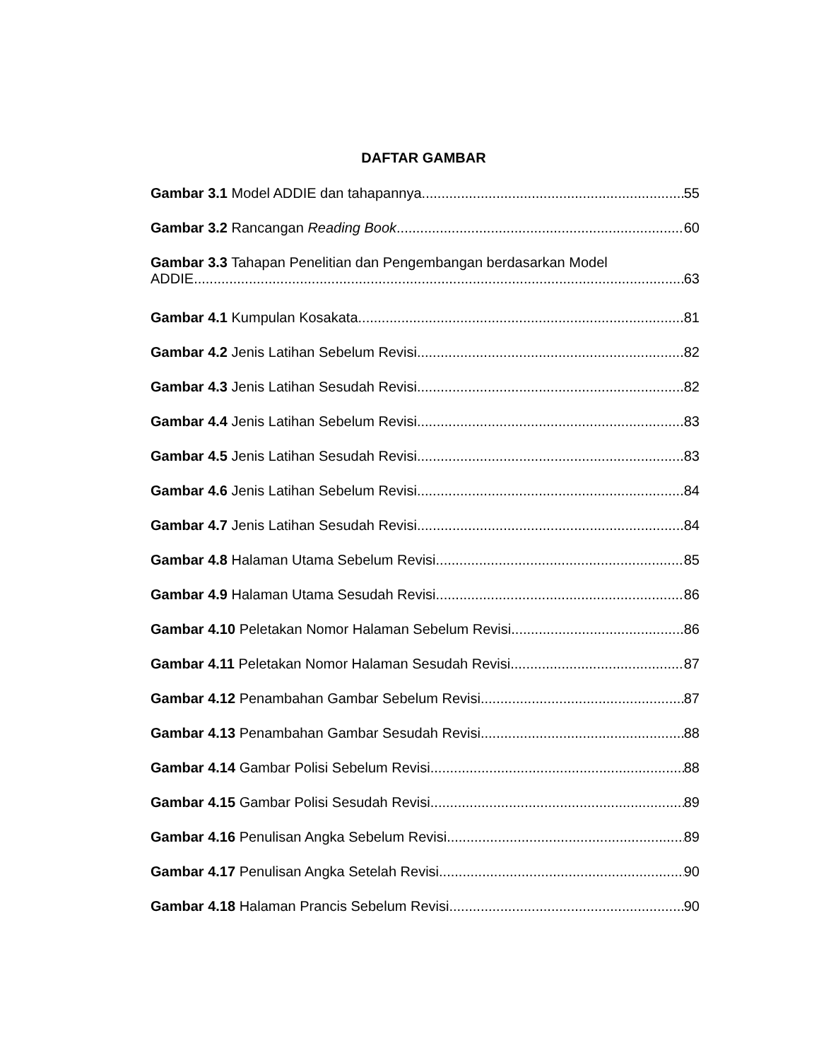DAFTAR GAMBAR
Gambar 3.1 Model ADDIE dan tahapannya 55
Gambar 3.2 Rancangan Reading Book 60
Gambar 3.3 Tahapan Penelitian dan Pengembangan berdasarkan Model
ADDIE 63
Gambar 4.1 Kumpulan Kosakata 81
Gambar 4.2 Jenis Latihan Sebelum Revisi 82
Gambar 4.3 Jenis Latihan Sesudah Revisi 82
Gambar 4.4 Jenis Latihan Sebelum Revisi 83
Gambar 4.5 Jenis Latihan Sesudah Revisi 83
Gambar 4.6 Jenis Latihan Sebelum Revisi 84
Gambar 4.7 Jenis Latihan Sesudah Revisi 84
Gambar 4.8 Halaman Utama Sebelum Revisi 85
Gambar 4.9 Halaman Utama Sesudah Revisi 86
Gambar 4.10 Peletakan Nomor Halaman Sebelum Revisi 86
Gambar 4.11 Peletakan Nomor Halaman Sesudah Revisi 87
Gambar 4.12 Penambahan Gambar Sebelum Revisi 87
Gambar 4.13 Penambahan Gambar Sesudah Revisi 88
Gambar 4.14 Gambar Polisi Sebelum Revisi 88
Gambar 4.15 Gambar Polisi Sesudah Revisi 89
Gambar 4.16 Penulisan Angka Sebelum Revisi 89
Gambar 4.17 Penulisan Angka Setelah Revisi 90
Gambar 4.18 Halaman Prancis Sebelum Revisi 90